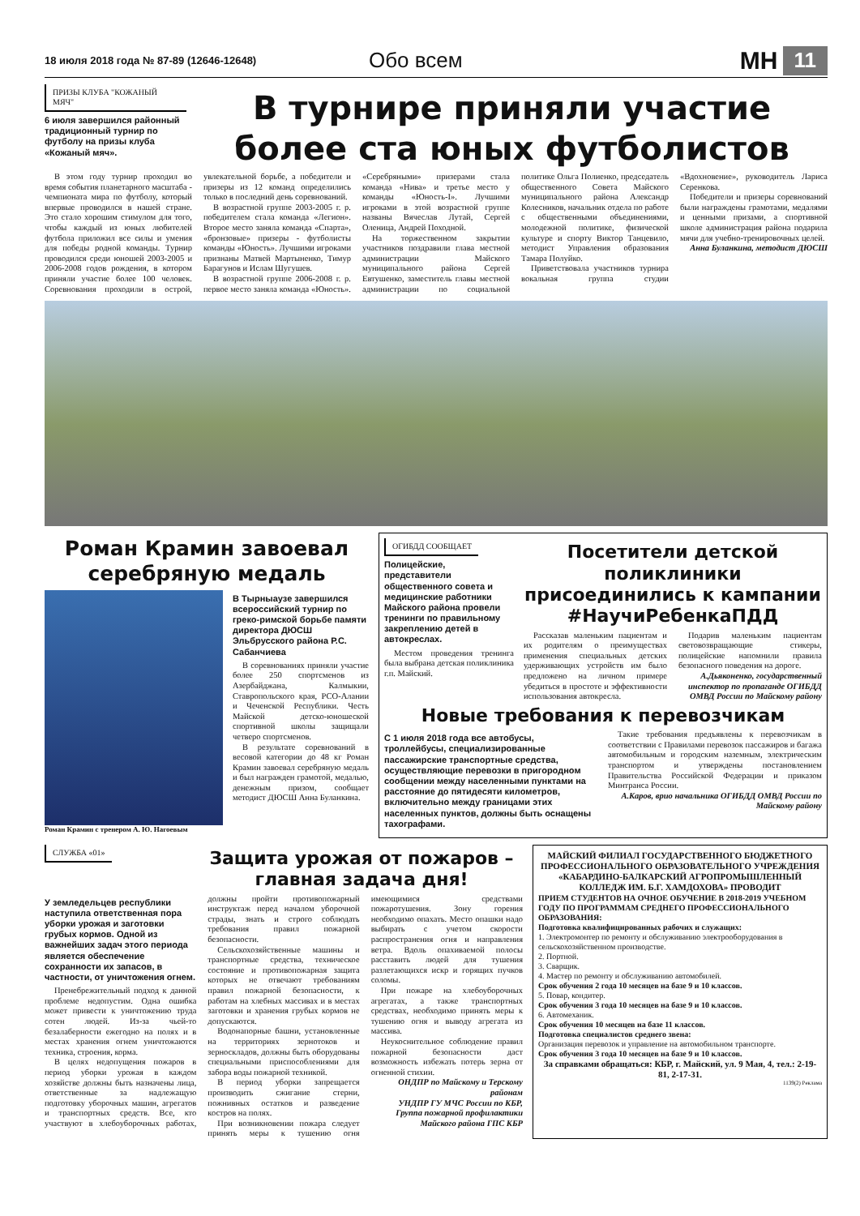18 июля 2018 года № 87-89 (12646-12648) Обо всем МН 11
ПРИЗЫ КЛУБА "КОЖАНЫЙ МЯЧ"
6 июля завершился районный традиционный турнир по футболу на призы клуба «Кожаный мяч».
В турнире приняли участие более ста юных футболистов
В этом году турнир проходил во время события планетарного масштаба - чемпионата мира по футболу, который впервые проводился в нашей стране. Это стало хорошим стимулом для того, чтобы каждый из юных любителей футбола приложил все силы и умения для победы родной команды. Турнир проводился среди юношей 2003-2005 и 2006-2008 годов рождения, в котором приняли участие более 100 человек. Соревнования проходили в острой, увлекательной борьбе, а победители и призеры из 12 команд определились только в последний день соревнований.
В возрастной группе 2003-2005 г. р. победителем стала команда «Легион». Второе место заняла команда «Спарта», «бронзовые» призеры - футболисты команды «Юность». Лучшими игроками признаны Матвей Мартыненко, Тимур Барагунов и Ислам Шугушев.
В возрастной группе 2006-2008 г. р. первое место заняла команда «Юность». «Серебряными» призерами стала команда «Нива» и третье место у команды «Юность-I». Лучшими игроками в этой возрастной группе названы Вячеслав Лутай, Сергей Оленица, Андрей Походной.
На торжественном закрытии участников поздравили глава местной администрации Майского муниципального района Сергей Евтушенко, заместитель главы местной администрации по социальной политике Ольга Полиенко, председатель общественного Совета Майского муниципального района Александр Колесников, начальник отдела по работе с общественными объединениями, молодежной политике, физической культуре и спорту Виктор Танцевило, методист Управления образования Тамара Полуйко.
Приветствовала участников турнира вокальная группа студии «Вдохновение», руководитель Лариса Серенкова.
Победители и призеры соревнований были награждены грамотами, медалями и ценными призами, а спортивной школе администрация района подарила мячи для учебно-тренировочных целей.
Анна Буланкина, методист ДЮСШ
Роман Крамин завоевал серебряную медаль
Роман Крамин с тренером А. Ю. Нагоевым
В Тырныаузе завершился всероссийский турнир по греко-римской борьбе памяти директора ДЮСШ Эльбрусского района Р.С. Сабанчиева
В соревнованиях приняли участие более 250 спортсменов из Азербайджана, Калмыкии, Ставропольского края, РСО-Алании и Чеченской Республики. Честь Майской детско-юношеской спортивной школы защищали четверо спортсменов.
В результате соревнований в весовой категории до 48 кг Роман Крамин завоевал серебряную медаль и был награжден грамотой, медалью, денежным призом, сообщает методист ДЮСШ Анна Буланкина.
ОГИБДД СООБЩАЕТ
Полицейские, представители общественного совета и медицинские работники Майского района провели тренинги по правильному закреплению детей в автокреслах.
Местом проведения тренинга была выбрана детская поликлиника г.п. Майский.
Посетители детской поликлиники присоединились к кампании #НаучиРебенкаПДД
Рассказав маленьким пациентам и их родителям о преимуществах применения специальных детских удерживающих устройств им было предложено на личном примере убедиться в простоте и эффективности использования автокресла.
Подарив маленьким пациентам световозвращающие стикеры, полицейские напомнили правила безопасного поведения на дороге.
А.Дьяконенко, государственный инспектор по пропаганде ОГИБДД ОМВД России по Майскому району
Новые требования к перевозчикам
С 1 июля 2018 года все автобусы, троллейбусы, специализированные пассажирские транспортные средства, осуществляющие перевозки в пригородном сообщении между населенными пунктами на расстояние до пятидесяти километров, включительно между границами этих населенных пунктов, должны быть оснащены тахографами.
Такие требования предъявлены к перевозчикам в соответствии с Правилами перевозок пассажиров и багажа автомобильным и городским наземным, электрическим транспортом и утверждены постановлением Правительства Российской Федерации и приказом Минтранса России.
А.Каров, врио начальника ОГИБДД ОМВД России по Майскому району
СЛУЖБА «01»
Защита урожая от пожаров – главная задача дня!
У земледельцев республики наступила ответственная пора уборки урожая и заготовки грубых кормов. Одной из важнейших задач этого периода является обеспечение сохранности их запасов, в частности, от уничтожения огнем.
Пренебрежительный подход к данной проблеме недопустим. Одна ошибка может привести к уничтожению труда сотен людей. Из-за чьей-то безалаберности ежегодно на полях и в местах хранения огнем уничтожаются техника, строения, корма.
В целях недопущения пожаров в период уборки урожая в каждом хозяйстве должны быть назначены лица, ответственные за надлежащую подготовку уборочных машин, агрегатов и транспортных средств. Все, кто участвуют в хлебоуборочных работах, должны пройти противопожарный инструктаж перед началом уборочной страды, знать и строго соблюдать требования правил пожарной безопасности.
Сельскохозяйственные машины и транспортные средства, техническое состояние и противопожарная защита которых не отвечают требованиям правил пожарной безопасности, к работам на хлебных массивах и в местах заготовки и хранения грубых кормов не допускаются.
Водонапорные башни, установленные на территориях зернотоков и зерноскладов, должны быть оборудованы специальными приспособлениями для забора воды пожарной техникой.
В период уборки запрещается производить сжигание стерни, пожнивных остатков и разведение костров на полях.
При возникновении пожара следует принять меры к тушению огня имеющимися средствами пожаротушения. Зону горения необходимо опахать. Место опашки надо выбирать с учетом скорости распространения огня и направления ветра. Вдоль опахиваемой полосы расставить людей для тушения разлетающихся искр и горящих пучков соломы.
При пожаре на хлебоуборочных агрегатах, а также транспортных средствах, необходимо принять меры к тушению огня и выводу агрегата из массива.
Неукоснительное соблюдение правил пожарной безопасности даст возможность избежать потерь зерна от огненной стихии.
ОНДПР по Майскому и Терскому районам
УНДПР ГУ МЧС России по КБР, Группа пожарной профилактики Майского района ГПС КБР
МАЙСКИЙ ФИЛИАЛ ГОСУДАРСТВЕННОГО БЮДЖЕТНОГО ПРОФЕССИОНАЛЬНОГО ОБРАЗОВАТЕЛЬНОГО УЧРЕЖДЕНИЯ «КАБАРДИНО-БАЛКАРСКИЙ АГРОПРОМЫШЛЕННЫЙ КОЛЛЕДЖ ИМ. Б.Г. ХАМДОХОВА» ПРОВОДИТ
ПРИЕМ СТУДЕНТОВ НА ОЧНОЕ ОБУЧЕНИЕ В 2018-2019 УЧЕБНОМ ГОДУ ПО ПРОГРАММАМ СРЕДНЕГО ПРОФЕССИОНАЛЬНОГО ОБРАЗОВАНИЯ:
Подготовка квалифицированных рабочих и служащих:
1. Электромонтер по ремонту и обслуживанию электрооборудования в сельскохозяйственном производстве.
2. Портной.
3. Сварщик.
4. Мастер по ремонту и обслуживанию автомобилей.
Срок обучения 2 года 10 месяцев на базе 9 и 10 классов.
5. Повар, кондитер.
Срок обучения 3 года 10 месяцев на базе 9 и 10 классов.
6. Автомеханик.
Срок обучения 10 месяцев на базе 11 классов.
Подготовка специалистов среднего звена:
Организация перевозок и управление на автомобильном транспорте.
Срок обучения 3 года 10 месяцев на базе 9 и 10 классов.
За справками обращаться: КБР, г. Майский, ул. 9 Мая, 4, тел.: 2-19-81, 2-17-31.
1139(2) Реклама